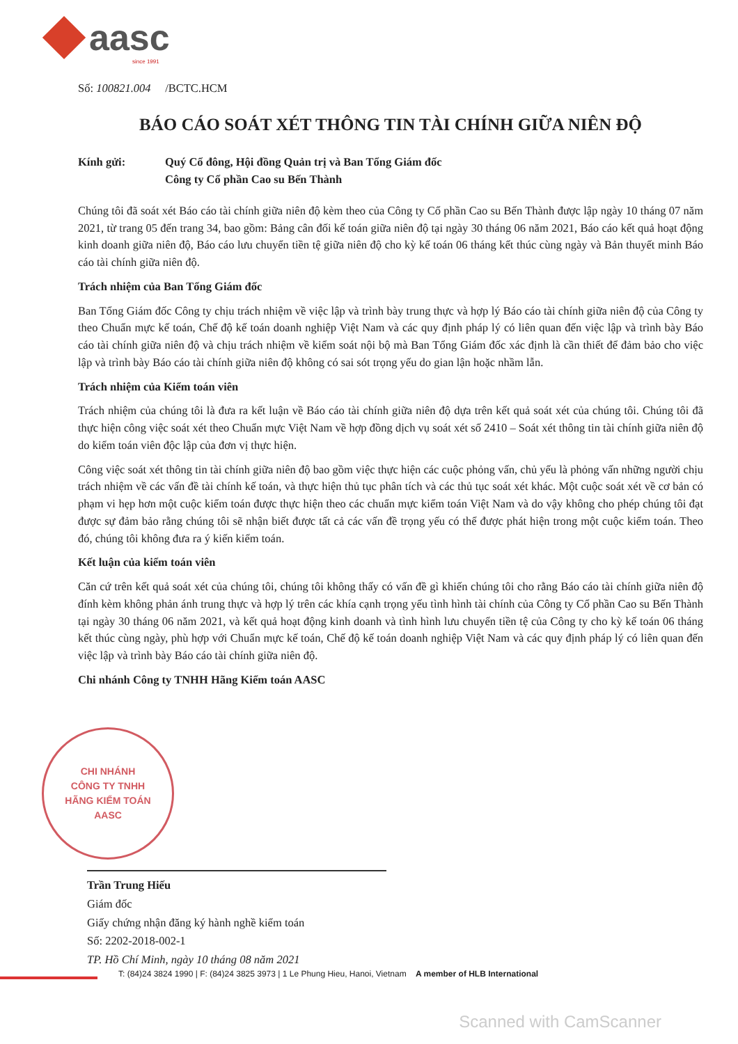aasc
since 1991
Số: 100821.004 /BCTC.HCM
BÁO CÁO SOÁT XÉT THÔNG TIN TÀI CHÍNH GIỮA NIÊN ĐỘ
Kính gửi: Quý Cổ đông, Hội đồng Quản trị và Ban Tổng Giám đốc
Công ty Cổ phần Cao su Bến Thành
Chúng tôi đã soát xét Báo cáo tài chính giữa niên độ kèm theo của Công ty Cổ phần Cao su Bến Thành được lập ngày 10 tháng 07 năm 2021, từ trang 05 đến trang 34, bao gồm: Bảng cân đối kế toán giữa niên độ tại ngày 30 tháng 06 năm 2021, Báo cáo kết quả hoạt động kinh doanh giữa niên độ, Báo cáo lưu chuyển tiền tệ giữa niên độ cho kỳ kế toán 06 tháng kết thúc cùng ngày và Bản thuyết minh Báo cáo tài chính giữa niên độ.
Trách nhiệm của Ban Tổng Giám đốc
Ban Tổng Giám đốc Công ty chịu trách nhiệm về việc lập và trình bày trung thực và hợp lý Báo cáo tài chính giữa niên độ của Công ty theo Chuẩn mực kế toán, Chế độ kế toán doanh nghiệp Việt Nam và các quy định pháp lý có liên quan đến việc lập và trình bày Báo cáo tài chính giữa niên độ và chịu trách nhiệm về kiểm soát nội bộ mà Ban Tổng Giám đốc xác định là cần thiết để đảm bảo cho việc lập và trình bày Báo cáo tài chính giữa niên độ không có sai sót trọng yếu do gian lận hoặc nhầm lẫn.
Trách nhiệm của Kiểm toán viên
Trách nhiệm của chúng tôi là đưa ra kết luận về Báo cáo tài chính giữa niên độ dựa trên kết quả soát xét của chúng tôi. Chúng tôi đã thực hiện công việc soát xét theo Chuẩn mực Việt Nam về hợp đồng dịch vụ soát xét số 2410 – Soát xét thông tin tài chính giữa niên độ do kiểm toán viên độc lập của đơn vị thực hiện.
Công việc soát xét thông tin tài chính giữa niên độ bao gồm việc thực hiện các cuộc phỏng vấn, chủ yếu là phỏng vấn những người chịu trách nhiệm về các vấn đề tài chính kế toán, và thực hiện thủ tục phân tích và các thủ tục soát xét khác. Một cuộc soát xét về cơ bản có phạm vi hẹp hơn một cuộc kiểm toán được thực hiện theo các chuẩn mực kiểm toán Việt Nam và do vậy không cho phép chúng tôi đạt được sự đảm bảo rằng chúng tôi sẽ nhận biết được tất cả các vấn đề trọng yếu có thể được phát hiện trong một cuộc kiểm toán. Theo đó, chúng tôi không đưa ra ý kiến kiểm toán.
Kết luận của kiểm toán viên
Căn cứ trên kết quả soát xét của chúng tôi, chúng tôi không thấy có vấn đề gì khiến chúng tôi cho rằng Báo cáo tài chính giữa niên độ đính kèm không phản ánh trung thực và hợp lý trên các khía cạnh trọng yếu tình hình tài chính của Công ty Cổ phần Cao su Bến Thành tại ngày 30 tháng 06 năm 2021, và kết quả hoạt động kinh doanh và tình hình lưu chuyển tiền tệ của Công ty cho kỳ kế toán 06 tháng kết thúc cùng ngày, phù hợp với Chuẩn mực kế toán, Chế độ kế toán doanh nghiệp Việt Nam và các quy định pháp lý có liên quan đến việc lập và trình bày Báo cáo tài chính giữa niên độ.
Chi nhánh Công ty TNHH Hãng Kiểm toán AASC
CHI NHÁNH
CÔNG TY TNHH
HÃNG KIỂM TOÁN
AASC
Trần Trung Hiếu
Giám đốc
Giấy chứng nhận đăng ký hành nghề kiểm toán
Số: 2202-2018-002-1
TP. Hồ Chí Minh, ngày 10 tháng 08 năm 2021
T: (84)24 3824 1990 | F: (84)24 3825 3973 | 1 Le Phung Hieu, Hanoi, Vietnam A member of HLB International
Scanned with CamScanner